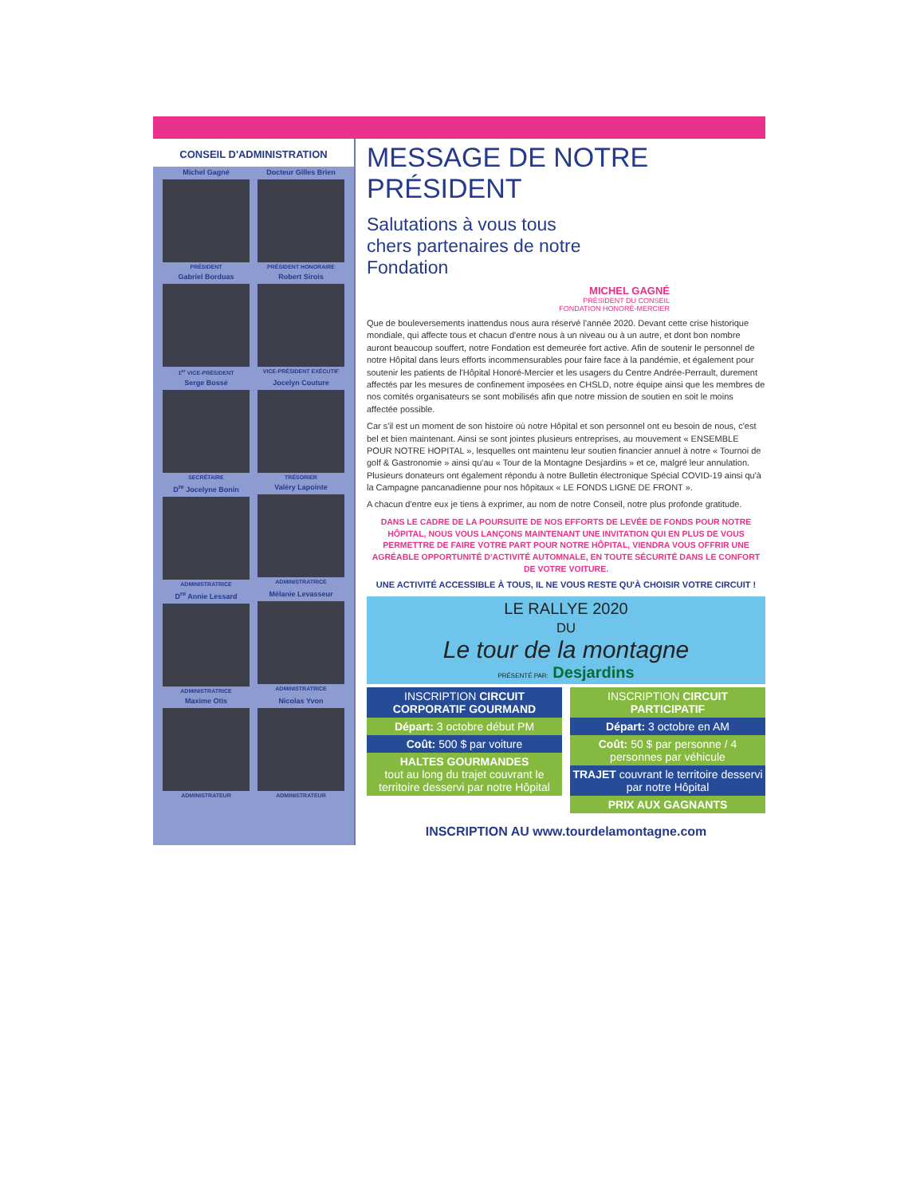CONSEIL D'ADMINISTRATION
Michel Gagné
PRÉSIDENT
Docteur Gilles Brien
PRÉSIDENT HONORAIRE
Gabriel Borduas
1<sup>er</sup> VICE-PRÉSIDENT
Robert Sirois
VICE-PRÉSIDENT EXÉCUTIF
Serge Bossé
SECRÉTAIRE
Jocelyn Couture
TRÉSORIER
D<sup>re</sup> Jocelyne Bonin
ADMINISTRATRICE
Valéry Lapointe
ADMINISTRATRICE
D<sup>re</sup> Annie Lessard
ADMINISTRATRICE
Mélanie Levasseur
ADMINISTRATRICE
Maxime Otis
ADMINISTRATEUR
Nicolas Yvon
ADMINISTRATEUR
MESSAGE DE NOTRE PRÉSIDENT
Salutations à vous tous chers partenaires de notre Fondation
MICHEL GAGNÉ
PRÉSIDENT DU CONSEIL
FONDATION HONORÉ-MERCIER
Que de bouleversements inattendus nous aura réservé l'année 2020. Devant cette crise historique mondiale, qui affecte tous et chacun d'entre nous à un niveau ou à un autre, et dont bon nombre auront beaucoup souffert, notre Fondation est demeurée fort active. Afin de soutenir le personnel de notre Hôpital dans leurs efforts incommensurables pour faire face à la pandémie, et également pour soutenir les patients de l'Hôpital Honoré-Mercier et les usagers du Centre Andrée-Perrault, durement affectés par les mesures de confinement imposées en CHSLD, notre équipe ainsi que les membres de nos comités organisateurs se sont mobilisés afin que notre mission de soutien en soit le moins affectée possible.
Car s'il est un moment de son histoire où notre Hôpital et son personnel ont eu besoin de nous, c'est bel et bien maintenant. Ainsi se sont jointes plusieurs entreprises, au mouvement « ENSEMBLE POUR NOTRE HOPITAL », lesquelles ont maintenu leur soutien financier annuel à notre « Tournoi de golf & Gastronomie » ainsi qu'au « Tour de la Montagne Desjardins » et ce, malgré leur annulation. Plusieurs donateurs ont également répondu à notre Bulletin électronique Spécial COVID-19 ainsi qu'à la Campagne pancanadienne pour nos hôpitaux « LE FONDS LIGNE DE FRONT ».
A chacun d'entre eux je tiens à exprimer, au nom de notre Conseil, notre plus profonde gratitude.
DANS LE CADRE DE LA POURSUITE DE NOS EFFORTS DE LEVÉE DE FONDS POUR NOTRE HÔPITAL, NOUS VOUS LANÇONS MAINTENANT UNE INVITATION QUI EN PLUS DE VOUS PERMETTRE DE FAIRE VOTRE PART POUR NOTRE HÔPITAL, VIENDRA VOUS OFFRIR UNE AGRÉABLE OPPORTUNITÉ D'ACTIVITÉ AUTOMNALE, EN TOUTE SÉCURITÉ DANS LE CONFORT DE VOTRE VOITURE.
UNE ACTIVITÉ ACCESSIBLE À TOUS, IL NE VOUS RESTE QU'À CHOISIR VOTRE CIRCUIT !
LE RALLYE 2020
DU
Le tour de la montagne
PRÉSENTÉ PAR: Desjardins
INSCRIPTION CIRCUIT CORPORATIF GOURMAND
Départ: 3 octobre début PM
Coût: 500 $ par voiture
HALTES GOURMANDES
tout au long du trajet couvrant le territoire desservi par notre Hôpital
INSCRIPTION CIRCUIT PARTICIPATIF
Départ: 3 octobre en AM
Coût: 50 $ par personne / 4 personnes par véhicule
TRAJET couvrant le territoire desservi par notre Hôpital
PRIX AUX GAGNANTS
INSCRIPTION AU www.tourdelamontagne.com